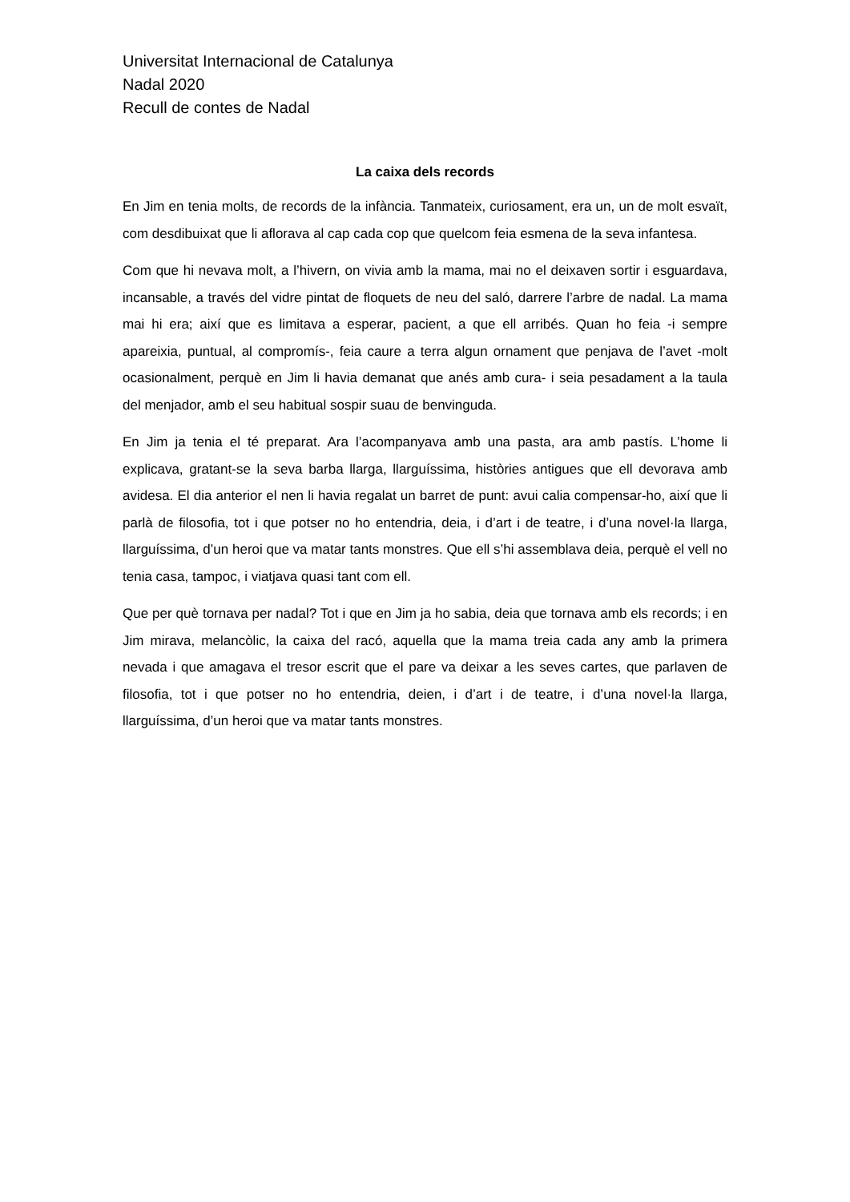Universitat Internacional de Catalunya
Nadal 2020
Recull de contes de Nadal
La caixa dels records
En Jim en tenia molts, de records de la infància. Tanmateix, curiosament, era un, un de molt esvaït, com desdibuixat que li aflorava al cap cada cop que quelcom feia esmena de la seva infantesa.
Com que hi nevava molt, a l’hivern, on vivia amb la mama, mai no el deixaven sortir i esguardava, incansable, a través del vidre pintat de floquets de neu del saló, darrere l’arbre de nadal. La mama mai hi era; així que es limitava a esperar, pacient, a que ell arribés. Quan ho feia -i sempre apareixia, puntual, al compromís-, feia caure a terra algun ornament que penjava de l’avet -molt ocasionalment, perquè en Jim li havia demanat que anés amb cura- i seia pesadament a la taula del menjador, amb el seu habitual sospir suau de benvinguda.
En Jim ja tenia el té preparat. Ara l’acompanyava amb una pasta, ara amb pastís. L’home li explicava, gratant-se la seva barba llarga, llarguíssima, històries antigues que ell devorava amb avidesa. El dia anterior el nen li havia regalat un barret de punt: avui calia compensar-ho, així que li parlà de filosofia, tot i que potser no ho entendria, deia, i d’art i de teatre, i d’una novel·la llarga, llarguíssima, d’un heroi que va matar tants monstres. Que ell s’hi assemblava deia, perquè el vell no tenia casa, tampoc, i viatjava quasi tant com ell.
Que per què tornava per nadal? Tot i que en Jim ja ho sabia, deia que tornava amb els records; i en Jim mirava, melancòlic, la caixa del racó, aquella que la mama treia cada any amb la primera nevada i que amagava el tresor escrit que el pare va deixar a les seves cartes, que parlaven de filosofia, tot i que potser no ho entendria, deien, i d’art i de teatre, i d’una novel·la llarga, llarguíssima, d’un heroi que va matar tants monstres.